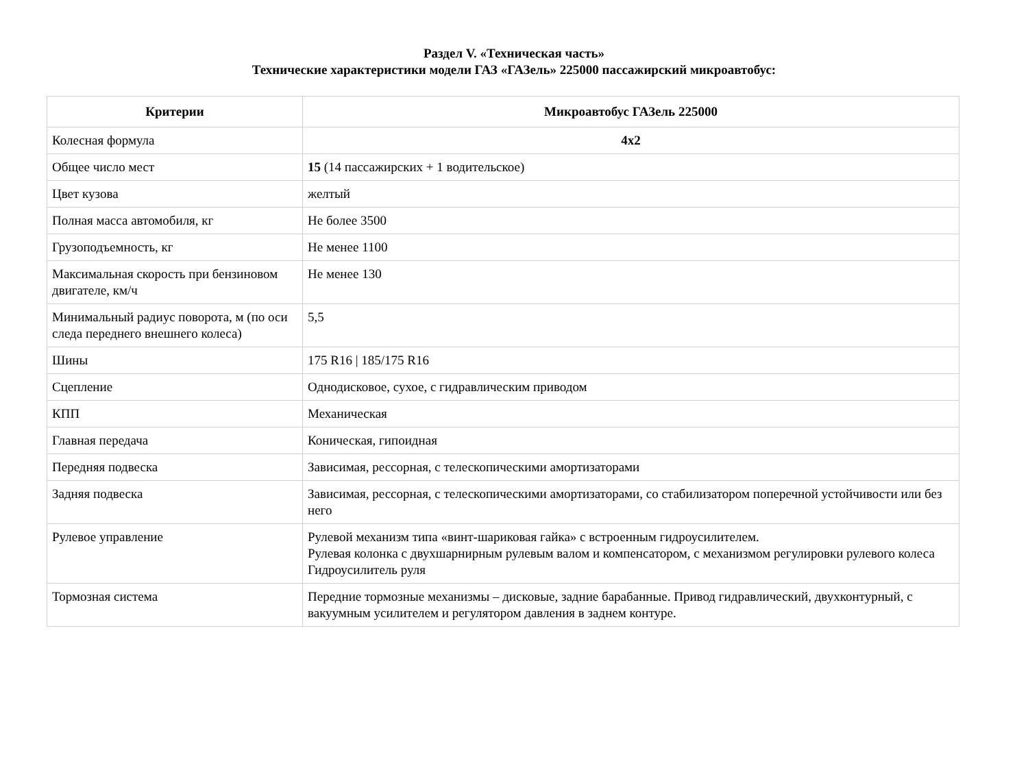Раздел V. «Техническая часть»
Технические характеристики модели ГАЗ «ГАЗель» 225000 пассажирский микроавтобус:
| Критерии | Микроавтобус ГАЗель 225000 |
| --- | --- |
| Колесная формула | 4x2 |
| Общее число мест | 15 (14 пассажирских + 1 водительское) |
| Цвет кузова | желтый |
| Полная масса автомобиля, кг | Не более 3500 |
| Грузоподъемность, кг | Не менее 1100 |
| Максимальная скорость при бензиновом двигателе, км/ч | Не менее 130 |
| Минимальный радиус поворота, м (по оси следа переднего внешнего колеса) | 5,5 |
| Шины | 175 R16 / 185/175 R16 |
| Сцепление | Однодисковое, сухое, с гидравлическим приводом |
| КПП | Механическая |
| Главная передача | Коническая, гипоидная |
| Передняя подвеска | Зависимая, рессорная, с телескопическими амортизаторами |
| Задняя подвеска | Зависимая, рессорная, с телескопическими амортизаторами, со стабилизатором поперечной устойчивости или без него |
| Рулевое управление | Рулевой механизм типа «винт-шариковая гайка» с встроенным гидроусилителем. Рулевая колонка с двухшарнирным рулевым валом и компенсатором, с механизмом регулировки рулевого колеса Гидроусилитель руля |
| Тормозная система | Передние тормозные механизмы – дисковые, задние барабанные. Привод гидравлический, двухконтурный, с вакуумным усилителем и регулятором давления в заднем контуре. |